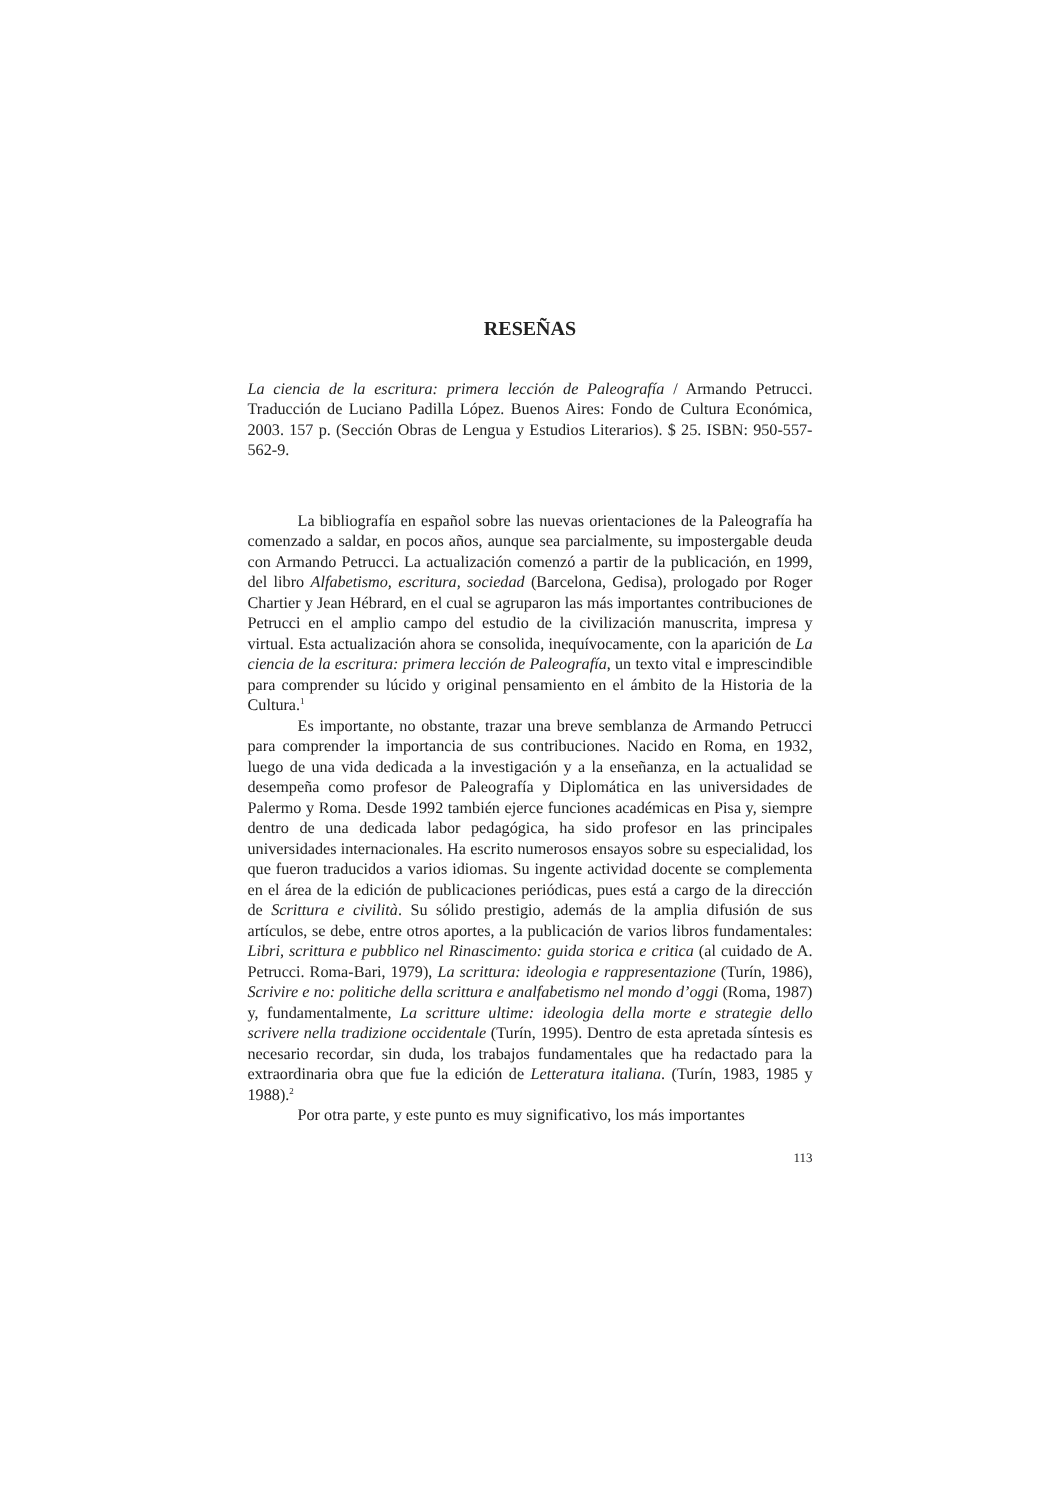RESEÑAS
La ciencia de la escritura: primera lección de Paleografía / Armando Petrucci. Traducción de Luciano Padilla López. Buenos Aires: Fondo de Cultura Económica, 2003. 157 p. (Sección Obras de Lengua y Estudios Literarios). $ 25. ISBN: 950-557-562-9.
La bibliografía en español sobre las nuevas orientaciones de la Paleografía ha comenzado a saldar, en pocos años, aunque sea parcialmente, su impostergable deuda con Armando Petrucci. La actualización comenzó a partir de la publicación, en 1999, del libro Alfabetismo, escritura, sociedad (Barcelona, Gedisa), prologado por Roger Chartier y Jean Hébrard, en el cual se agruparon las más importantes contribuciones de Petrucci en el amplio campo del estudio de la civilización manuscrita, impresa y virtual. Esta actualización ahora se consolida, inequívocamente, con la aparición de La ciencia de la escritura: primera lección de Paleografía, un texto vital e imprescindible para comprender su lúcido y original pensamiento en el ámbito de la Historia de la Cultura.<sup>1</sup>
Es importante, no obstante, trazar una breve semblanza de Armando Petrucci para comprender la importancia de sus contribuciones. Nacido en Roma, en 1932, luego de una vida dedicada a la investigación y a la enseñanza, en la actualidad se desempeña como profesor de Paleografía y Diplomática en las universidades de Palermo y Roma. Desde 1992 también ejerce funciones académicas en Pisa y, siempre dentro de una dedicada labor pedagógica, ha sido profesor en las principales universidades internacionales. Ha escrito numerosos ensayos sobre su especialidad, los que fueron traducidos a varios idiomas. Su ingente actividad docente se complementa en el área de la edición de publicaciones periódicas, pues está a cargo de la dirección de Scrittura e civilità. Su sólido prestigio, además de la amplia difusión de sus artículos, se debe, entre otros aportes, a la publicación de varios libros fundamentales: Libri, scrittura e pubblico nel Rinascimento: guida storica e critica (al cuidado de A. Petrucci. Roma-Bari, 1979), La scrittura: ideologia e rappresentazione (Turín, 1986), Scrivire e no: politiche della scrittura e analfabetismo nel mondo d’oggi (Roma, 1987) y, fundamentalmente, La scritture ultime: ideologia della morte e strategie dello scrivere nella tradizione occidentale (Turín, 1995). Dentro de esta apretada síntesis es necesario recordar, sin duda, los trabajos fundamentales que ha redactado para la extraordinaria obra que fue la edición de Letteratura italiana. (Turín, 1983, 1985 y 1988).<sup>2</sup>
Por otra parte, y este punto es muy significativo, los más importantes
113